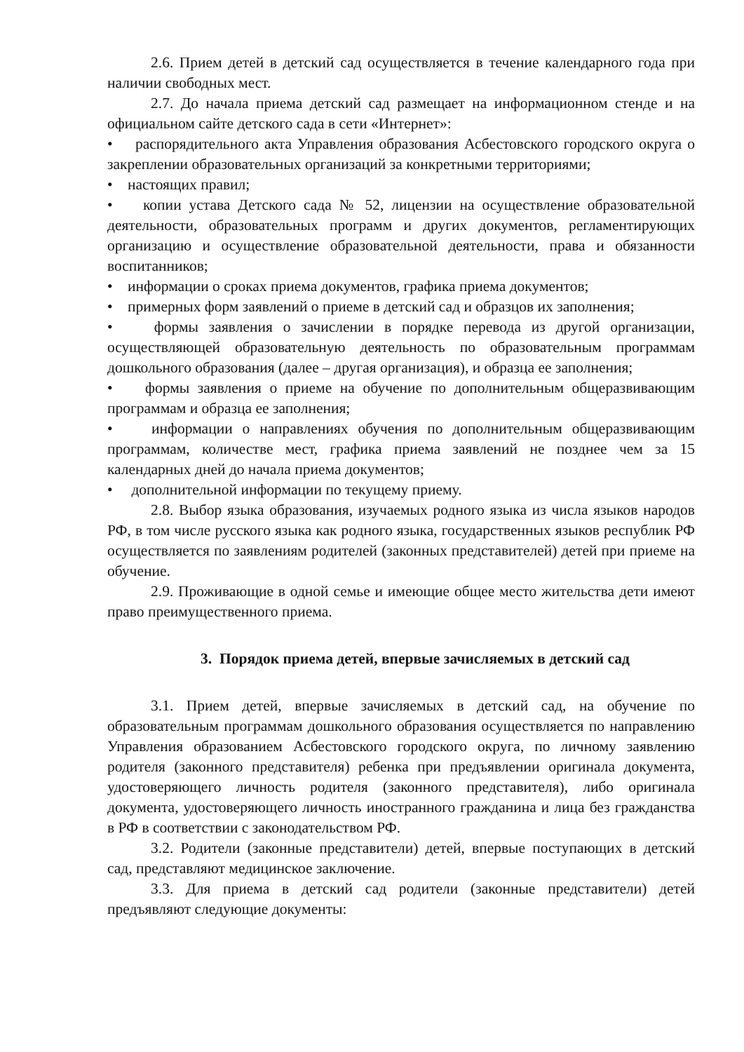2.6. Прием детей в детский сад осуществляется в течение календарного года при наличии свободных мест.
2.7. До начала приема детский сад размещает на информационном стенде и на официальном сайте детского сада в сети «Интернет»:
• распорядительного акта Управления образования Асбестовского городского округа о закреплении образовательных организаций за конкретными территориями;
• настоящих правил;
• копии устава Детского сада № 52, лицензии на осуществление образовательной деятельности, образовательных программ и других документов, регламентирующих организацию и осуществление образовательной деятельности, права и обязанности воспитанников;
• информации о сроках приема документов, графика приема документов;
• примерных форм заявлений о приеме в детский сад и образцов их заполнения;
• формы заявления о зачислении в порядке перевода из другой организации, осуществляющей образовательную деятельность по образовательным программам дошкольного образования (далее – другая организация), и образца ее заполнения;
• формы заявления о приеме на обучение по дополнительным общеразвивающим программам и образца ее заполнения;
• информации о направлениях обучения по дополнительным общеразвивающим программам, количестве мест, графика приема заявлений не позднее чем за 15 календарных дней до начала приема документов;
• дополнительной информации по текущему приему.
2.8. Выбор языка образования, изучаемых родного языка из числа языков народов РФ, в том числе русского языка как родного языка, государственных языков республик РФ осуществляется по заявлениям родителей (законных представителей) детей при приеме на обучение.
2.9. Проживающие в одной семье и имеющие общее место жительства дети имеют право преимущественного приема.
3. Порядок приема детей, впервые зачисляемых в детский сад
3.1. Прием детей, впервые зачисляемых в детский сад, на обучение по образовательным программам дошкольного образования осуществляется по направлению Управления образованием Асбестовского городского округа, по личному заявлению родителя (законного представителя) ребенка при предъявлении оригинала документа, удостоверяющего личность родителя (законного представителя), либо оригинала документа, удостоверяющего личность иностранного гражданина и лица без гражданства в РФ в соответствии с законодательством РФ.
3.2. Родители (законные представители) детей, впервые поступающих в детский сад, представляют медицинское заключение.
3.3. Для приема в детский сад родители (законные представители) детей предъявляют следующие документы: